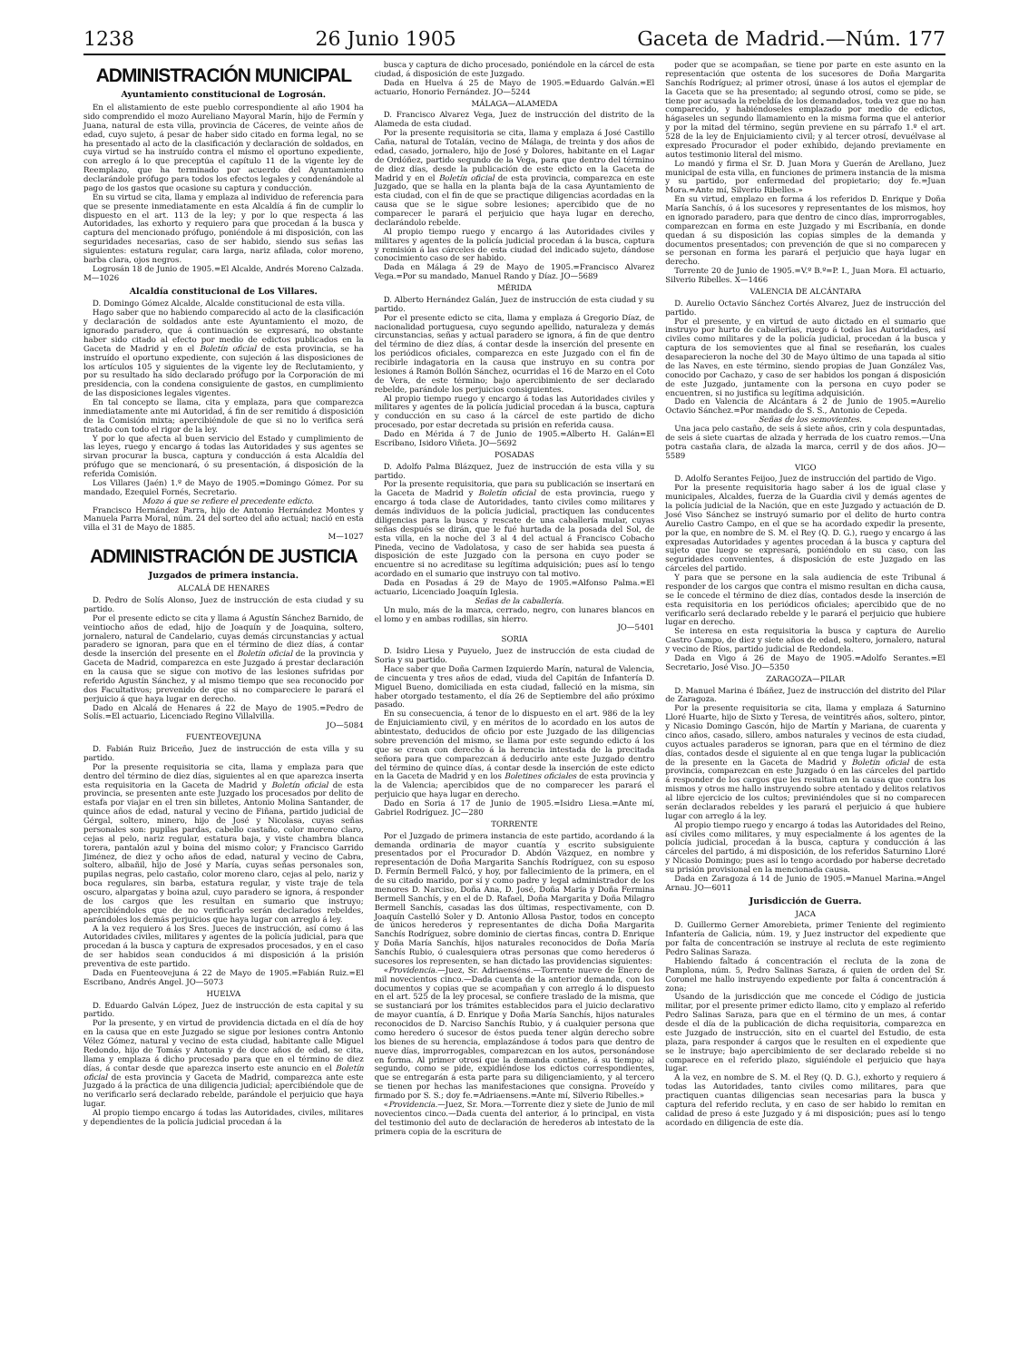1238 26 Junio 1905 Gaceta de Madrid.—Núm. 177
ADMINISTRACIÓN MUNICIPAL
Ayuntamiento constitucional de Logrosán.
En el alistamiento de este pueblo correspondiente al año 1904 ha sido comprendido el mozo Aureliano Mayoral Marín, hijo de Fermín y Juana, natural de esta villa, provincia de Cáceres, de veinte años de edad, cuyo sujeto, á pesar de haber sido citado en forma legal, no se ha presentado al acto de la clasificación y declaración de soldados, en cuya virtud se ha instruído contra el mismo el oportuno expediente, con arreglo á lo que preceptúa el capítulo 11 de la vigente ley de Reemplazo, que ha terminado por acuerdo del Ayuntamiento declarándole prófugo para todos los efectos legales y condenándole al pago de los gastos que ocasione su captura y conducción.
En su virtud se cita, llama y emplaza al individuo de referencia para que se presente inmediatamente en esta Alcaldía á fin de cumplir lo dispuesto en el art. 113 de la ley; y por lo que respecta á las Autoridades, las exhorto y requiero para que procedan á la busca y captura del mencionado prófugo, poniéndole á mi disposición, con las seguridades necesarias, caso de ser habido, siendo sus señas las siguientes: estatura regular, cara larga, nariz afilada, color moreno, barba clara, ojos negros.
Logrosán 18 de Junio de 1905.=El Alcalde, Andrés Moreno Calzada. M—1026
Alcaldía constitucional de Los Villares.
D. Domingo Gómez Alcalde, Alcalde constitucional de esta villa.
Hago saber que no habiendo comparecido al acto de la clasificación y declaración de soldados ante este Ayuntamiento el mozo, de ignorado paradero, que á continuación se expresará, no obstante haber sido citado al efecto por medio de edictos publicados en la Gaceta de Madrid y en el Boletín oficial de esta provincia, se ha instruído el oportuno expediente, con sujeción á las disposiciones de los artículos 105 y siguientes de la vigente ley de Reclutamiento, y por su resultado ha sido declarado prófugo por la Corporación de mi presidencia, con la condena consiguiente de gastos, en cumplimiento de las disposiciones legales vigentes.
En tal concepto se llama, cita y emplaza, para que comparezca inmediatamente ante mi Autoridad, á fin de ser remitido á disposición de la Comisión mixta; apercibiéndole de que si no lo verifica será tratado con todo el rigor de la ley.
Y por lo que afecta al buen servicio del Estado y cumplimiento de las leyes, ruego y encargo á todas las Autoridades y sus agentes se sirvan procurar la busca, captura y conducción á esta Alcaldía del prófugo que se mencionará, ó su presentación, á disposición de la referida Comisión.
Los Villares (Jaén) 1.º de Mayo de 1905.=Domingo Gómez. Por su mandado, Ezequiel Fornés, Secretario.
Mozo á que se refiere el precedente edicto.
Francisco Hernández Parra, hijo de Antonio Hernández Montes y Manuela Parra Moral, núm. 24 del sorteo del año actual; nació en esta villa el 31 de Mayo de 1885.
M—1027
ADMINISTRACIÓN DE JUSTICIA
Juzgados de primera instancia.
ALCALÁ DE HENARES
D. Pedro de Solís Alonso, Juez de instrucción de esta ciudad y su partido.
Por el presente edicto se cita y llama á Agustín Sánchez Barnido, de veintiocho años de edad, hijo de Joaquín y de Joaquina, soltero, jornalero, natural de Candelario, cuyas demás circunstancias y actual paradero se ignoran, para que en el término de diez días, á contar desde la inserción del presente en el Boletín oficial de la provincia y Gaceta de Madrid, comparezca en este Juzgado á prestar declaración en la causa que se sigue con motivo de las lesiones sufridas por referido Agustín Sánchez, y al mismo tiempo que sea reconocido por dos Facultativos; prevenido de que si no compareciere le parará el perjuicio á que haya lugar en derecho.
Dado en Alcalá de Henares á 22 de Mayo de 1905.=Pedro de Solís.=El actuario, Licenciado Regino Villalvilla.
JO—5084
FUENTEOVEJUNA
D. Fabián Ruiz Briceño, Juez de instrucción de esta villa y su partido.
Por la presente requisitoria se cita, llama y emplaza para que dentro del término de diez días, siguientes al en que aparezca inserta esta requisitoria en la Gaceta de Madrid y Boletín oficial de esta provincia, se presenten ante este Juzgado los procesados por delito de estafa por viajar en el tren sin billetes, Antonio Molina Santander, de quince años de edad, natural y vecino de Fiñana, partido judicial de Gérgal, soltero, minero, hijo de José y Nicolasa, cuyas señas personales son: pupilas pardas, cabello castaño, color moreno claro, cejas al pelo, nariz regular, estatura baja, y viste chambra blanca torera, pantalón azul y boina del mismo color; y Francisco Garrido Jiménez, de diez y ocho años de edad, natural y vecino de Cabra, soltero, albañil, hijo de José y María, cuyas señas personales son, pupilas negras, pelo castaño, color moreno claro, cejas al pelo, nariz y boca regulares, sin barba, estatura regular, y viste traje de tela oscuro, alpargatas y boina azul, cuyo paradero se ignora, á responder de los cargos que les resultan en sumario que instruyo; apercibiéndoles que de no verificarlo serán declarados rebeldes, parándoles los demás perjuicios que haya lugar con arreglo á ley.
A la vez requiero á los Sres. Jueces de instrucción, así como á las Autoridades civiles, militares y agentes de la policía judicial, para que procedan á la busca y captura de expresados procesados, y en el caso de ser habidos sean conducidos á mi disposición á la prisión preventiva de este partido.
Dada en Fuenteovejuna á 22 de Mayo de 1905.=Fabián Ruiz.=El Escribano, Andrés Angel. JO—5073
HUELVA
D. Eduardo Galván López, Juez de instrucción de esta capital y su partido.
Por la presente, y en virtud de providencia dictada en el día de hoy en la causa que en este Juzgado se sigue por lesiones contra Antonio Vélez Gómez, natural y vecino de esta ciudad, habitante calle Miguel Redondo, hijo de Tomás y Antonia y de doce años de edad, se cita, llama y emplaza á dicho procesado para que en el término de diez días, á contar desde que aparezca inserto este anuncio en el Boletín oficial de esta provincia y Gaceta de Madrid, comparezca ante este Juzgado á la práctica de una diligencia judicial; apercibiéndole que de no verificarlo será declarado rebelde, parándole el perjuicio que haya lugar.
Al propio tiempo encargo á todas las Autoridades, civiles, militares y dependientes de la policía judicial procedan á la
busca y captura de dicho procesado, poniéndole en la cárcel de esta ciudad, á disposición de este Juzgado.
Dada en Huelva á 25 de Mayo de 1905.=Eduardo Galván.=El actuario, Honorio Fernández. JO—5244
MÁLAGA—ALAMEDA
D. Francisco Alvarez Vega, Juez de instrucción del distrito de la Alameda de esta ciudad.
Por la presente requisitoria se cita, llama y emplaza á José Castillo Caña, natural de Totalán, vecino de Málaga, de treinta y dos años de edad, casado, jornalero, hijo de José y Dolores, habitante en el Lagar de Ordóñez, partido segundo de la Vega, para que dentro del término de diez días, desde la publicación de este edicto en la Gaceta de Madrid y en el Boletín oficial de esta provincia, comparezca en este Juzgado, que se halla en la planta baja de la casa Ayuntamiento de esta ciudad, con el fin de que se practique diligencias acordadas en la causa que se le sigue sobre lesiones; apercibido que de no comparecer le parará el perjuicio que haya lugar en derecho, declarándolo rebelde.
Al propio tiempo ruego y encargo á las Autoridades civiles y militares y agentes de la policía judicial procedan á la busca, captura y remisión á las cárceles de esta ciudad del indicado sujeto, dándose conocimiento caso de ser habido.
Dada en Málaga á 29 de Mayo de 1905.=Francisco Alvarez Vega.=Por su mandado, Manuel Rando y Díaz. JO—5689
MÉRIDA
D. Alberto Hernández Galán, Juez de instrucción de esta ciudad y su partido.
Por el presente edicto se cita, llama y emplaza á Gregorio Díaz, de nacionalidad portuguesa, cuyo segundo apellido, naturaleza y demás circunstancias, señas y actual paradero se ignora, á fin de que dentro del término de diez días, á contar desde la inserción del presente en los periódicos oficiales, comparezca en este Juzgado con el fin de recibirle indagatoria en la causa que instruyo en su contra por lesiones á Ramón Bollón Sánchez, ocurridas el 16 de Marzo en el Coto de Vera, de este término; bajo apercibimiento de ser declarado rebelde, parándole los perjuicios consiguientes.
Al propio tiempo ruego y encargo á todas las Autoridades civiles y militares y agentes de la policía judicial procedan á la busca, captura y conducción en su caso á la cárcel de este partido de dicho procesado, por estar decretada su prisión en referida causa.
Dado en Mérida á 7 de Junio de 1905.=Alberto H. Galán=El Escribano, Isidoro Viñeta. JO—5692
POSADAS
D. Adolfo Palma Blázquez, Juez de instrucción de esta villa y su partido.
Por la presente requisitoria, que para su publicación se insertará en la Gaceta de Madrid y Boletín oficial de esta provincia, ruego y encargo á toda clase de Autoridades, tanto civiles como militares y demás individuos de la policía judicial, practiquen las conducentes diligencias para la busca y rescate de una caballería mular, cuyas señas después se dirán, que le fué hurtada de la posada del Sol, de esta villa, en la noche del 3 al 4 del actual á Francisco Cobacho Pineda, vecino de Vadolatosa, y caso de ser habida sea puesta á disposición de este Juzgado con la persona en cuyo poder se encuentre si no acreditase su legítima adquisición; pues así lo tengo acordado en el sumario que instruyo con tal motivo.
Dada en Posadas á 29 de Mayo de 1905.=Alfonso Palma.=El actuario, Licenciado Joaquín Iglesia.
Señas de la caballería.
Un mulo, más de la marca, cerrado, negro, con lunares blancos en el lomo y en ambas rodillas, sin hierro.
JO—5401
SORIA
D. Isidro Liesa y Puyuelo, Juez de instrucción de esta ciudad de Soria y su partido.
Hace saber que Doña Carmen Izquierdo Marín, natural de Valencia, de cincuenta y tres años de edad, viuda del Capitán de Infantería D. Miguel Bueno, domiciliada en esta ciudad, falleció en la misma, sin haber otorgado testamento, el día 26 de Septiembre del año próximo pasado.
En su consecuencia, á tenor de lo dispuesto en el art. 986 de la ley de Enjuiciamiento civil, y en méritos de lo acordado en los autos de abintestato, deducidos de oficio por este Juzgado de las diligencias sobre prevención del mismo, se llama por este segundo edicto á los que se crean con derecho á la herencia intestada de la precitada señora para que comparezcan á deducirlo ante este Juzgado dentro del término de quince días, á contar desde la inserción de este edicto en la Gaceta de Madrid y en los Boletines oficiales de esta provincia y la de Valencia; apercibidos que de no comparecer les parará el perjuicio que haya lugar en derecho.
Dado en Soria á 17 de Junio de 1905.=Isidro Liesa.=Ante mí, Gabriel Rodríguez. JC—280
TORRENTE
Por el Juzgado de primera instancia de este partido, acordando á la demanda ordinaria de mayor cuantía y escrito subsiguiente presentados por el Procurador D. Abdón Vázquez, en nombre y representación de Doña Margarita Sanchís Rodríguez, con su esposo D. Fermín Bermell Falcó, y hoy, por fallecimiento de la primera, en el de su citado marido, por sí y como padre y legal administrador de los menores D. Narciso, Doña Ana, D. José, Doña María y Doña Fermina Bermell Sanchís, y en el de D. Rafael, Doña Margarita y Doña Milagro Bermell Sanchís, casadas las dos últimas, respectivamente, con D. Joaquín Castelló Soler y D. Antonio Allosa Pastor, todos en concepto de únicos herederos y representantes de dicha Doña Margarita Sanchís Rodríguez, sobre dominio de ciertas fincas, contra D. Enrique y Doña María Sanchís, hijos naturales reconocidos de Doña María Sanchís Rubio, ó cualesquiera otras personas que como herederos ó sucesores los representen, se han dictado las providencias siguientes:
«Providencia.—Juez, Sr. Adriaenséns.—Torrente nueve de Enero de mil novecientos cinco.—Dada cuenta de la anterior demanda, con los documentos y copias que se acompañan y con arreglo á lo dispuesto en el art. 525 de la ley procesal, se confiere traslado de la misma, que se sustanciará por los trámites establecidos para el juicio declarativo de mayor cuantía, á D. Enrique y Doña María Sanchís, hijos naturales reconocidos de D. Narciso Sanchís Rubio, y á cualquier persona que como heredero ó sucesor de éstos pueda tener algún derecho sobre los bienes de su herencia, emplazándose á todos para que dentro de nueve días, improrrogables, comparezcan en los autos, personándose en forma. Al primer otrosí que la demanda contiene, á su tiempo; al segundo, como se pide, expidiéndose los edictos correspondientes, que se entregarán á esta parte para su diligenciamiento, y al tercero se tienen por hechas las manifestaciones que consigna. Proveído y firmado por S. S.; doy fe.=Adriaensens.=Ante mí, Silverio Ribelles.»
«Providencia.—Juez, Sr. Mora.—Torrente diez y siete de Junio de mil novecientos cinco.—Dada cuenta del anterior, á lo principal, en vista del testimonio del auto de declaración de herederos ab intestato de la primera copia de la escritura de
poder que se acompañan, se tiene por parte en este asunto en la representación que ostenta de los sucesores de Doña Margarita Sanchís Rodríguez; al primer otrosí, únase á los autos el ejemplar de la Gaceta que se ha presentado; al segundo otrosí, como se pide, se tiene por acusada la rebeldía de los demandados, toda vez que no han comparecido, y habiéndoseles emplazado por medio de edictos, hágaseles un segundo llamamiento en la misma forma que el anterior y por la mitad del término, según previene en su párrafo 1.º el art. 528 de la ley de Enjuiciamiento civil; y al tercer otrosí, devuélvase al expresado Procurador el poder exhibido, dejando previamente en autos testimonio literal del mismo.
Lo mandó y firma el Sr. D. Juan Mora y Guerán de Arellano, Juez municipal de esta villa, en funciones de primera instancia de la misma y su partido, por enfermedad del propietario; doy fe.=Juan Mora.=Ante mí, Silverio Ribelles.»
En su virtud, emplazo en forma á los referidos D. Enrique y Doña María Sanchís, ó á los sucesores y representantes de los mismos, hoy en ignorado paradero, para que dentro de cinco días, improrrogables, comparezcan en forma en este Juzgado y mi Escribanía, en donde quedan á su disposición las copias simples de la demanda y documentos presentados; con prevención de que si no comparecen y se personan en forma les parará el perjuicio que haya lugar en derecho.
Torrente 20 de Junio de 1905.=V.º B.º=P. I., Juan Mora. El actuario, Silverio Ribelles. X—1466
VALENCIA DE ALCÁNTARA
D. Aurelio Octavio Sánchez Cortés Alvarez, Juez de instrucción del partido.
Por el presente, y en virtud de auto dictado en el sumario que instruyo por hurto de caballerías, ruego á todas las Autoridades, así civiles como militares y de la policía judicial, procedan á la busca y captura de los semovientes que al final se reseñarán, los cuales desaparecieron la noche del 30 de Mayo último de una tapada al sitio de las Naves, en este término, siendo propias de Juan González Vas, conocido por Cachazo, y caso de ser habidos los pongan á disposición de este Juzgado, juntamente con la persona en cuyo poder se encuentren, si no justifica su legítima adquisición.
Dado en Valencia de Alcántara á 2 de Junio de 1905.=Aurelio Octavio Sánchez.=Por mandado de S. S., Antonio de Cepeda.
Señas de los semovientes.
Una jaca pelo castaño, de seis á siete años, crin y cola despuntadas, de seis á siete cuartas de alzada y herrada de los cuatro remos.—Una potra castaña clara, de alzada la marca, cerril y de dos años. JO—5589
VIGO
D. Adolfo Serantes Feijoo, Juez de instrucción del partido de Vigo.
Por la presente requisitoria hago saber á los de igual clase y municipales, Alcaldes, fuerza de la Guardia civil y demás agentes de la policía judicial de la Nación, que en este Juzgado y actuación de D. José Viso Sánchez se instruyó sumario por el delito de hurto contra Aurelio Castro Campo, en el que se ha acordado expedir la presente, por la que, en nombre de S. M. el Rey (Q. D. G.), ruego y encargo á las expresadas Autoridades y agentes procedan á la busca y captura del sujeto que luego se expresará, poniéndolo en su caso, con las seguridades convenientes, á disposición de este Juzgado en las cárceles del partido.
Y para que se persone en la sala audiencia de este Tribunal á responder de los cargos que contra el mismo resultan en dicha causa, se le concede el término de diez días, contados desde la inserción de esta requisitoria en los periódicos oficiales; apercibido que de no verificarlo será declarado rebelde y le parará el perjuicio que hubiere lugar en derecho.
Se interesa en esta requisitoria la busca y captura de Aurelio Castro Campo, de diez y siete años de edad, soltero, jornalero, natural y vecino de Ríos, partido judicial de Redondela.
Dada en Vigo á 26 de Mayo de 1905.=Adolfo Serantes.=El Secretario, José Viso. JO—5350
ZARAGOZA—PILAR
D. Manuel Marina é Ibáñez, Juez de instrucción del distrito del Pilar de Zaragoza.
Por la presente requisitoria se cita, llama y emplaza á Saturnino Lloré Huarte, hijo de Sixto y Teresa, de veintitrés años, soltero, pintor, y Nicasio Domingo Gascón, hijo de Martín y Mariana, de cuarenta y cinco años, casado, sillero, ambos naturales y vecinos de esta ciudad, cuyos actuales paraderos se ignoran, para que en el término de diez días, contados desde el siguiente al en que tenga lugar la publicación de la presente en la Gaceta de Madrid y Boletín oficial de esta provincia, comparezcan en este Juzgado ó en las cárceles del partido á responder de los cargos que les resultan en la causa que contra los mismos y otros me hallo instruyendo sobre atentado y delitos relativos al libre ejercicio de los cultos; previniéndoles que si no comparecen serán declarados rebeldes y les parará el perjuicio á que hubiere lugar con arreglo á la ley.
Al propio tiempo ruego y encargo á todas las Autoridades del Reino, así civiles como militares, y muy especialmente á los agentes de la policía judicial, procedan á la busca, captura y conducción á las cárceles del partido, á mi disposición, de los referidos Saturnino Lloré y Nicasio Domingo; pues así lo tengo acordado por haberse decretado su prisión provisional en la mencionada causa.
Dada en Zaragoza á 14 de Junio de 1905.=Manuel Marina.=Angel Arnau. JO—6011
Jurisdicción de Guerra.
JACA
D. Guillermo Gerner Amorebieta, primer Teniente del regimiento Infantería de Galicia, núm. 19, y Juez instructor del expediente que por falta de concentración se instruye al recluta de este regimiento Pedro Salinas Saraza.
Habiendo faltado á concentración el recluta de la zona de Pamplona, núm. 5, Pedro Salinas Saraza, á quien de orden del Sr. Coronel me hallo instruyendo expediente por falta á concentración á zona;
Usando de la jurisdicción que me concede el Código de justicia militar, por el presente primer edicto llamo, cito y emplazo al referido Pedro Salinas Saraza, para que en el término de un mes, á contar desde el día de la publicación de dicha requisitoria, comparezca en este Juzgado de instrucción, sito en el cuartel del Estudio, de esta plaza, para responder á cargos que le resulten en el expediente que se le instruye; bajo apercibimiento de ser declarado rebelde si no comparece en el referido plazo, siguiéndole el perjuicio que haya lugar.
A la vez, en nombre de S. M. el Rey (Q. D. G.), exhorto y requiero á todas las Autoridades, tanto civiles como militares, para que practiquen cuantas diligencias sean necesarias para la busca y captura del referido recluta, y en caso de ser habido lo remitan en calidad de preso á este Juzgado y á mi disposición; pues así lo tengo acordado en diligencia de este día.